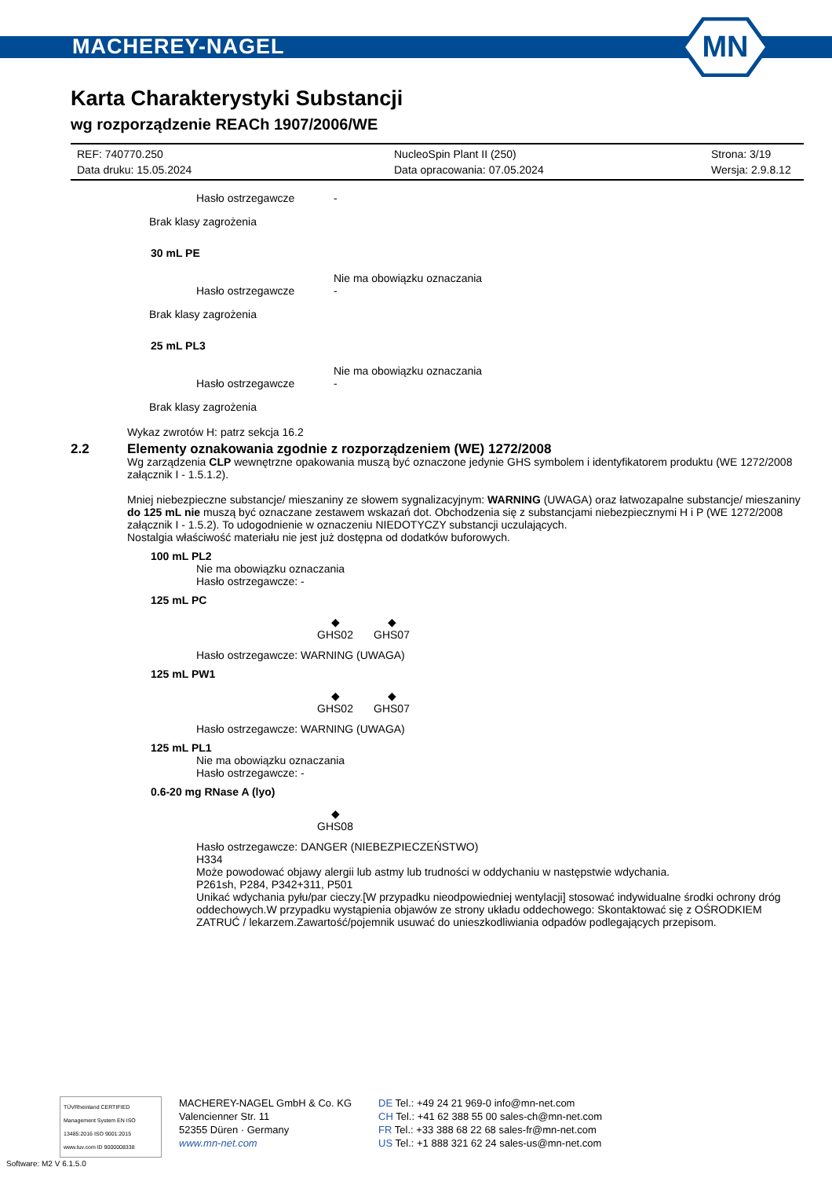MACHEREY-NAGEL
MN
Karta Charakterystyki Substancji
wg rozporządzenie REACh 1907/2006/WE
REF: 740770.250
Data druku: 15.05.2024
NucleoSpin Plant II (250)
Data opracowania: 07.05.2024
Strona: 3/19
Wersja: 2.9.8.12
Hasło ostrzegawcze -
Brak klasy zagrożenia
30 mL PE
Nie ma obowiązku oznaczania
Hasło ostrzegawcze -
Brak klasy zagrożenia
25 mL PL3
Nie ma obowiązku oznaczania
Hasło ostrzegawcze -
Brak klasy zagrożenia
Wykaz zwrotów H: patrz sekcja 16.2
2.2 Elementy oznakowania zgodnie z rozporządzeniem (WE) 1272/2008
Wg zarządzenia CLP wewnętrzne opakowania muszą być oznaczone jedynie GHS symbolem i identyfikatorem produktu (WE 1272/2008 załącznik I - 1.5.1.2).
Mniej niebezpieczne substancje/ mieszaniny ze słowem sygnalizacyjnym: WARNING (UWAGA) oraz łatwozapalne substancje/ mieszaniny do 125 mL nie muszą być oznaczane zestawem wskazań dot. Obchodzenia się z substancjami niebezpiecznymi H i P (WE 1272/2008 załącznik I - 1.5.2). To udogodnienie w oznaczeniu NIEDOTYCZY substancji uczulających.
Nostalgia właściwość materiału nie jest już dostępna od dodatków buforowych.
100 mL PL2
Nie ma obowiązku oznaczania
Hasło ostrzegawcze: -
125 mL PC
◆
GHS02
◆
GHS07
Hasło ostrzegawcze: WARNING (UWAGA)
125 mL PW1
◆
GHS02
◆
GHS07
Hasło ostrzegawcze: WARNING (UWAGA)
125 mL PL1
Nie ma obowiązku oznaczania
Hasło ostrzegawcze: -
0.6-20 mg RNase A (lyo)
◆
GHS08
Hasło ostrzegawcze: DANGER (NIEBEZPIECZEŃSTWO)
H334
Może powodować objawy alergii lub astmy lub trudności w oddychaniu w następstwie wdychania.
P261sh, P284, P342+311, P501
Unikać wdychania pyłu/par cieczy.[W przypadku nieodpowiedniej wentylacji] stosować indywidualne środki ochrony dróg oddechowych.W przypadku wystąpienia objawów ze strony układu oddechowego: Skontaktować się z OŚRODKIEM ZATRUĆ / lekarzem.Zawartość/pojemnik usuwać do unieszkodliwiania odpadów podlegających przepisom.
TÜVRheinland CERTIFIED
Management System EN ISO 13485:2016 ISO 9001:2015
www.tuv.com ID 9000008338
MACHEREY-NAGEL GmbH & Co. KG
Valencienner Str. 11
52355 Düren · Germany
www.mn-net.com
DE Tel.: +49 24 21 969-0 info@mn-net.com
CH Tel.: +41 62 388 55 00 sales-ch@mn-net.com
FR Tel.: +33 388 68 22 68 sales-fr@mn-net.com
US Tel.: +1 888 321 62 24 sales-us@mn-net.com
Software: M2 V 6.1.5.0